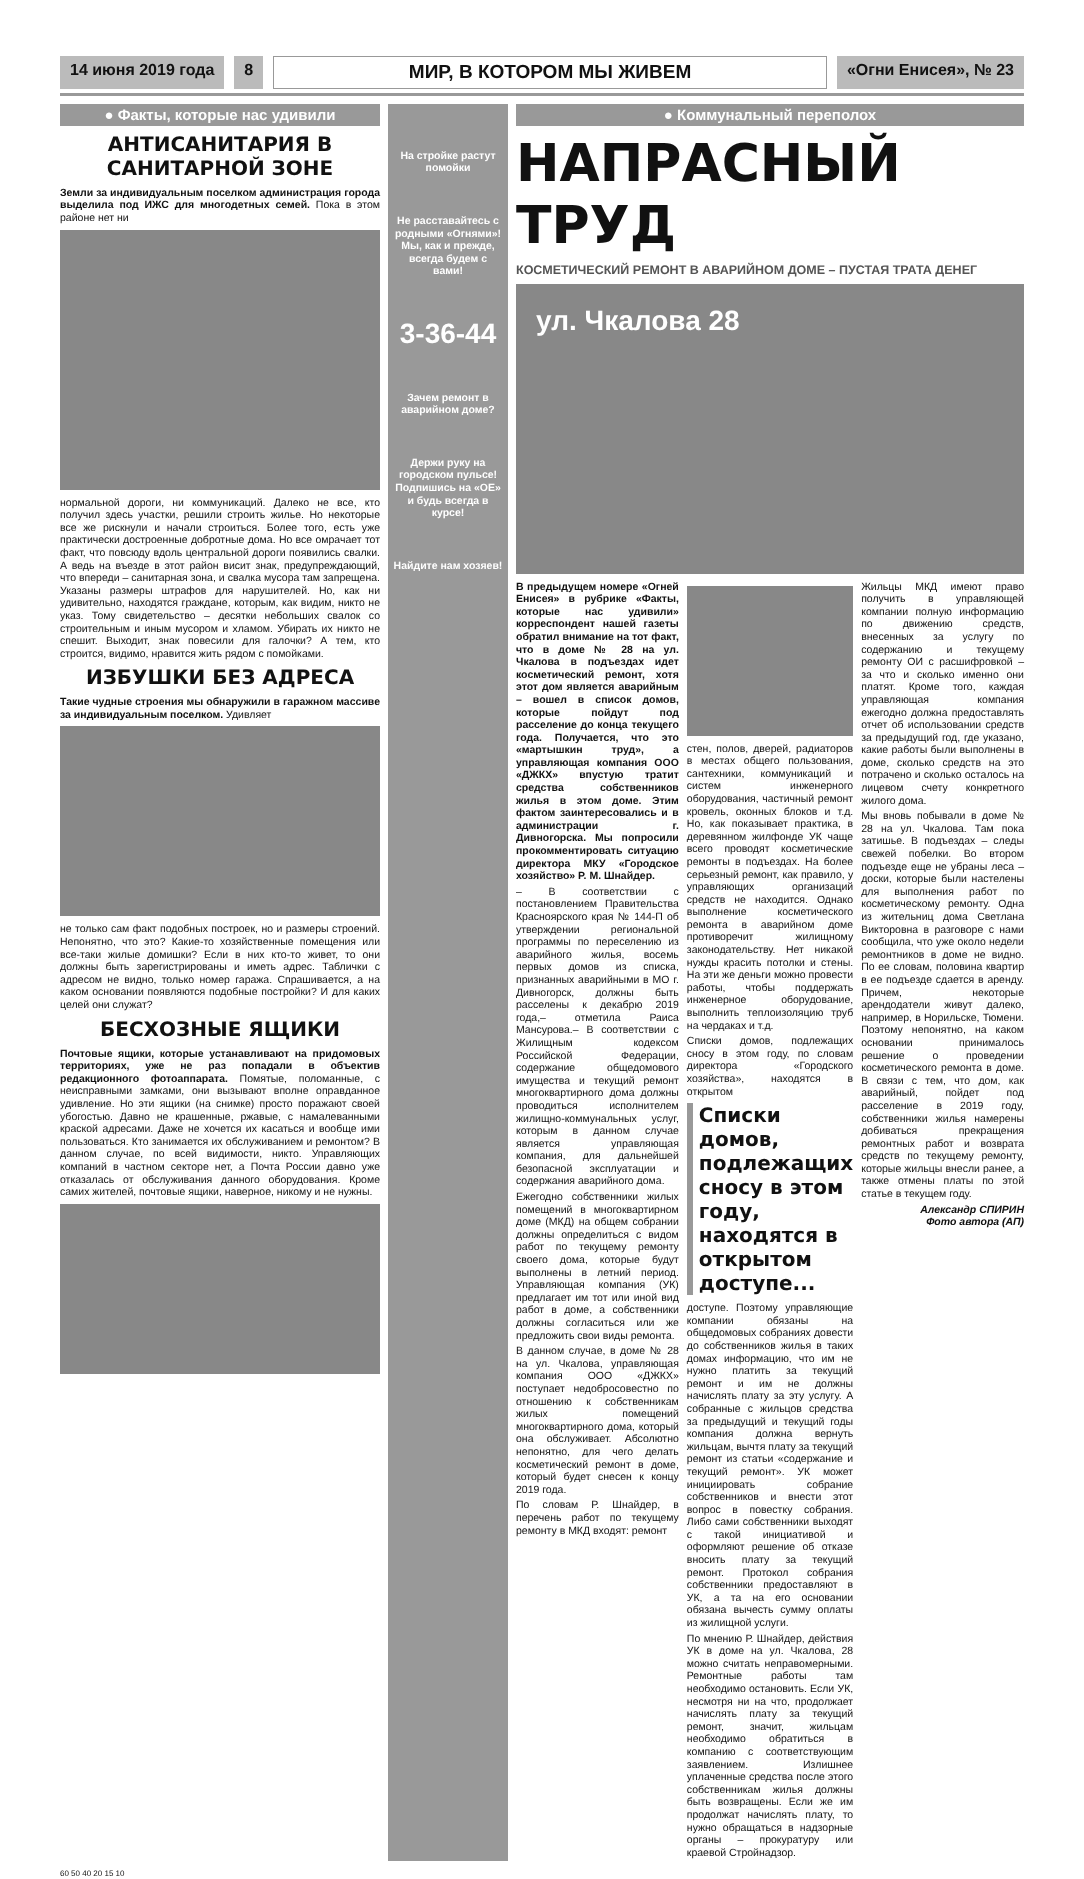14 июня 2019 года 8
МИР, В КОТОРОМ МЫ ЖИВЕМ
«Огни Енисея», № 23
● Факты, которые нас удивили
АНТИСАНИТАРИЯ В САНИТАРНОЙ ЗОНЕ
Земли за индивидуальным поселком администрация города выделила под ИЖС для многодетных семей. Пока в этом районе нет ни
нормальной дороги, ни коммуникаций. Далеко не все, кто получил здесь участки, решили строить жилье. Но некоторые все же рискнули и начали строиться. Более того, есть уже практически достроенные добротные дома. Но все омрачает тот факт, что повсюду вдоль центральной дороги появились свалки. А ведь на въезде в этот район висит знак, предупреждающий, что впереди – санитарная зона, и свалка мусора там запрещена. Указаны размеры штрафов для нарушителей. Но, как ни удивительно, находятся граждане, которым, как видим, никто не указ. Тому свидетельство – десятки небольших свалок со строительным и иным мусором и хламом. Убирать их никто не спешит. Выходит, знак повесили для галочки? А тем, кто строится, видимо, нравится жить рядом с помойками.
ИЗБУШКИ БЕЗ АДРЕСА
Такие чудные строения мы обнаружили в гаражном массиве за индивидуальным поселком. Удивляет
не только сам факт подобных построек, но и размеры строений. Непонятно, что это? Какие-то хозяйственные помещения или все-таки жилые домишки? Если в них кто-то живет, то они должны быть зарегистрированы и иметь адрес. Таблички с адресом не видно, только номер гаража. Спрашивается, а на каком основании появляются подобные постройки? И для каких целей они служат?
БЕСХОЗНЫЕ ЯЩИКИ
Почтовые ящики, которые устанавливают на придомовых территориях, уже не раз попадали в объектив редакционного фотоаппарата. Помятые, поломанные, с неисправными замками, они вызывают вполне оправданное удивление. Но эти ящики (на снимке) просто поражают своей убогостью. Давно не крашенные, ржавые, с намалеванными краской адресами. Даже не хочется их касаться и вообще ими пользоваться. Кто занимается их обслуживанием и ремонтом? В данном случае, по всей видимости, никто. Управляющих компаний в частном секторе нет, а Почта России давно уже отказалась от обслуживания данного оборудования. Кроме самих жителей, почтовые ящики, наверное, никому и не нужны.
На стройке растут помойки
Не расставайтесь с родными «Огнями»! Мы, как и прежде, всегда будем с вами!
3-36-44
Зачем ремонт в аварийном доме?
Держи руку на городском пульсе! Подпишись на «ОЕ» и будь всегда в курсе!
Найдите нам хозяев!
● Коммунальный переполох
НАПРАСНЫЙ ТРУД
КОСМЕТИЧЕСКИЙ РЕМОНТ В АВАРИЙНОМ ДОМЕ – ПУСТАЯ ТРАТА ДЕНЕГ
ул. Чкалова 28
В предыдущем номере «Огней Енисея» в рубрике «Факты, которые нас удивили» корреспондент нашей газеты обратил внимание на тот факт, что в доме № 28 на ул. Чкалова в подъездах идет косметический ремонт, хотя этот дом является аварийным – вошел в список домов, которые пойдут под расселение до конца текущего года. Получается, что это «мартышкин труд», а управляющая компания ООО «ДЖКХ» впустую тратит средства собственников жилья в этом доме. Этим фактом заинтересовались и в администрации г. Дивногорска. Мы попросили прокомментировать ситуацию директора МКУ «Городское хозяйство» Р. М. Шнайдер.
– В соответствии с постановлением Правительства Красноярского края № 144-П об утверждении региональной программы по переселению из аварийного жилья, восемь первых домов из списка, признанных аварийными в МО г. Дивногорск, должны быть расселены к декабрю 2019 года,– отметила Раиса Мансурова.– В соответствии с Жилищным кодексом Российской Федерации, содержание общедомового имущества и текущий ремонт многоквартирного дома должны проводиться исполнителем жилищно-коммунальных услуг, которым в данном случае является управляющая компания, для дальнейшей безопасной эксплуатации и содержания аварийного дома.
Ежегодно собственники жилых помещений в многоквартирном доме (МКД) на общем собрании должны определиться с видом работ по текущему ремонту своего дома, которые будут выполнены в летний период. Управляющая компания (УК) предлагает им тот или иной вид работ в доме, а собственники должны согласиться или же предложить свои виды ремонта.
В данном случае, в доме № 28 на ул. Чкалова, управляющая компания ООО «ДЖКХ» поступает недобросовестно по отношению к собственникам жилых помещений многоквартирного дома, который она обслуживает. Абсолютно непонятно, для чего делать косметический ремонт в доме, который будет снесен к концу 2019 года.
По словам Р. Шнайдер, в перечень работ по текущему ремонту в МКД входят: ремонт
стен, полов, дверей, радиаторов в местах общего пользования, сантехники, коммуникаций и систем инженерного оборудования, частичный ремонт кровель, оконных блоков и т.д. Но, как показывает практика, в деревянном жилфонде УК чаще всего проводят косметические ремонты в подъездах. На более серьезный ремонт, как правило, у управляющих организаций средств не находится. Однако выполнение косметического ремонта в аварийном доме противоречит жилищному законодательству. Нет никакой нужды красить потолки и стены. На эти же деньги можно провести работы, чтобы поддержать инженерное оборудование, выполнить теплоизоляцию труб на чердаках и т.д.
Списки домов, подлежащих сносу в этом году, по словам директора «Городского хозяйства», находятся в открытом
Списки домов, подлежащих сносу в этом году, находятся в открытом доступе...
доступе. Поэтому управляющие компании обязаны на общедомовых собраниях довести до собственников жилья в таких домах информацию, что им не нужно платить за текущий ремонт и им не должны начислять плату за эту услугу. А собранные с жильцов средства за предыдущий и текущий годы компания должна вернуть жильцам, вычтя плату за текущий ремонт из статьи «содержание и текущий ремонт». УК может инициировать собрание собственников и внести этот вопрос в повестку собрания. Либо сами собственники выходят с такой инициативой и оформляют решение об отказе вносить плату за текущий ремонт. Протокол собрания собственники предоставляют в УК, а та на его основании обязана вычесть сумму оплаты из жилищной услуги.
По мнению Р. Шнайдер, действия УК в доме на ул. Чкалова, 28 можно считать неправомерными. Ремонтные работы там необходимо остановить. Если УК, несмотря ни на что, продолжает начислять плату за текущий ремонт, значит, жильцам необходимо обратиться в компанию с соответствующим заявлением. Излишнее уплаченные средства после этого собственникам жилья должны быть возвращены. Если же им продолжат начислять плату, то нужно обращаться в надзорные органы – прокуратуру или краевой Стройнадзор.
Жильцы МКД имеют право получить в управляющей компании полную информацию по движению средств, внесенных за услугу по содержанию и текущему ремонту ОИ с расшифровкой – за что и сколько именно они платят. Кроме того, каждая управляющая компания ежегодно должна предоставлять отчет об использовании средств за предыдущий год, где указано, какие работы были выполнены в доме, сколько средств на это потрачено и сколько осталось на лицевом счету конкретного жилого дома.
Мы вновь побывали в доме № 28 на ул. Чкалова. Там пока затишье. В подъездах – следы свежей побелки. Во втором подъезде еще не убраны леса – доски, которые были настелены для выполнения работ по косметическому ремонту. Одна из жительниц дома Светлана Викторовна в разговоре с нами сообщила, что уже около недели ремонтников в доме не видно. По ее словам, половина квартир в ее подъезде сдается в аренду. Причем, некоторые арендодатели живут далеко, например, в Норильске, Тюмени. Поэтому непонятно, на каком основании принималось решение о проведении косметического ремонта в доме. В связи с тем, что дом, как аварийный, пойдет под расселение в 2019 году, собственники жилья намерены добиваться прекращения ремонтных работ и возврата средств по текущему ремонту, которые жильцы внесли ранее, а также отмены платы по этой статье в текущем году.
Александр СПИРИН
Фото автора (АП)
60 50 40 20 15 10